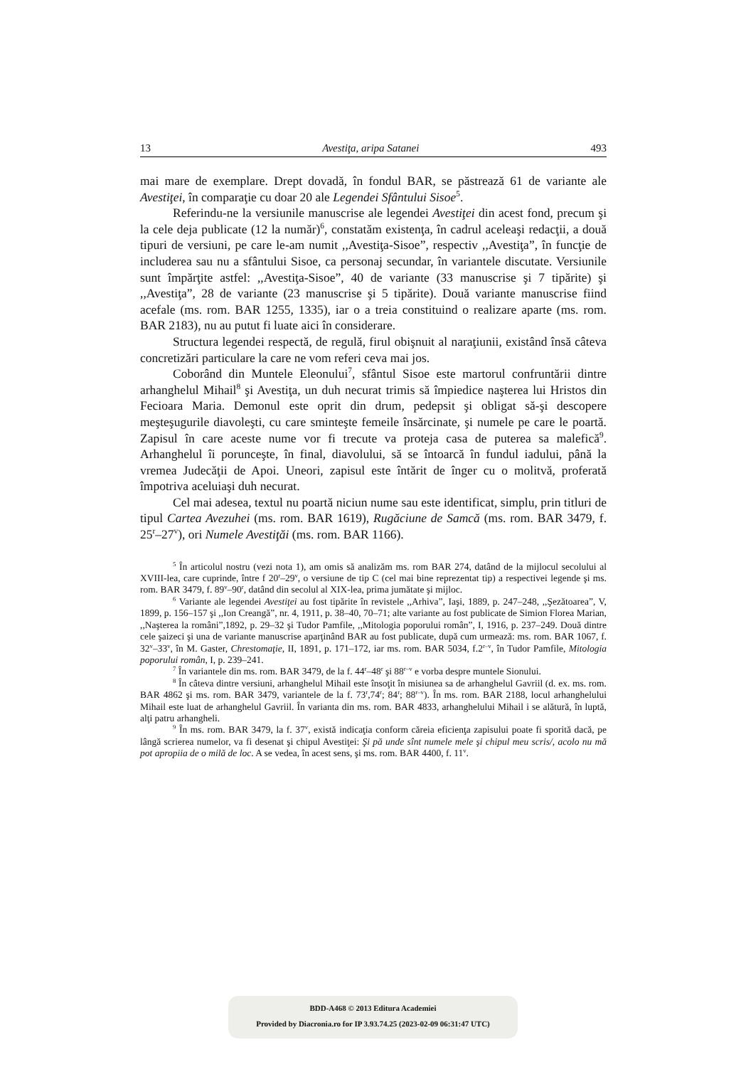13 Avestiţa, aripa Satanei 493
mai mare de exemplare. Drept dovadă, în fondul BAR, se păstrează 61 de variante ale Avestiţei, în comparaţie cu doar 20 ale Legendei Sfântului Sisoe<sup>5</sup>.
Referindu-ne la versiunile manuscrise ale legendei Avestiţei din acest fond, precum şi la cele deja publicate (12 la număr)<sup>6</sup>, constatăm existenţa, în cadrul aceleaşi redacţii, a două tipuri de versiuni, pe care le-am numit ,,Avestiţa-Sisoe”, respectiv ,,Avestiţa”, în funcţie de includerea sau nu a sfântului Sisoe, ca personaj secundar, în variantele discutate. Versiunile sunt împărţite astfel: ,,Avestiţa-Sisoe”, 40 de variante (33 manuscrise şi 7 tipărite) şi ,,Avestiţa”, 28 de variante (23 manuscrise şi 5 tipărite). Două variante manuscrise fiind acefale (ms. rom. BAR 1255, 1335), iar o a treia constituind o realizare aparte (ms. rom. BAR 2183), nu au putut fi luate aici în considerare.
Structura legendei respectă, de regulă, firul obişnuit al naraţiunii, existând însă câteva concretizări particulare la care ne vom referi ceva mai jos.
Coborând din Muntele Eleonului<sup>7</sup>, sfântul Sisoe este martorul confruntării dintre arhanghelul Mihail<sup>8</sup> şi Avestiţa, un duh necurat trimis să împiedice naşterea lui Hristos din Fecioara Maria. Demonul este oprit din drum, pedepsit şi obligat să-şi descopere meşteşugurile diavoleşti, cu care sminteşte femeile însărcinate, şi numele pe care le poartă. Zapisul în care aceste nume vor fi trecute va proteja casa de puterea sa malefică<sup>9</sup>. Arhanghelul îi porunceşte, în final, diavolului, să se întoarcă în fundul iadului, până la vremea Judecăţii de Apoi. Uneori, zapisul este întărit de înger cu o molitvă, proferată împotriva aceluiaşi duh necurat.
Cel mai adesea, textul nu poartă niciun nume sau este identificat, simplu, prin titluri de tipul Cartea Avezuhei (ms. rom. BAR 1619), Rugăciune de Samcă (ms. rom. BAR 3479, f. 25<sup>r</sup>–27<sup>v</sup>), ori Numele Avestiţăi (ms. rom. BAR 1166).
<sup>5</sup> În articolul nostru (vezi nota 1), am omis să analizăm ms. rom BAR 274, datând de la mijlocul secolului al XVIII-lea, care cuprinde, între f 20<sup>r</sup>–29<sup>v</sup>, o versiune de tip C (cel mai bine reprezentat tip) a respectivei legende şi ms. rom. BAR 3479, f. 89<sup>v</sup>–90<sup>r</sup>, datând din secolul al XIX-lea, prima jumătate şi mijloc.
<sup>6</sup> Variante ale legendei Avestiţei au fost tipărite în revistele ,,Arhiva”, Iaşi, 1889, p. 247–248, ,,Şezătoarea”, V, 1899, p. 156–157 şi ,,Ion Creangă”, nr. 4, 1911, p. 38–40, 70–71; alte variante au fost publicate de Simion Florea Marian, ,,Naşterea la români”,1892, p. 29–32 şi Tudor Pamfile, ,,Mitologia poporului român”, I, 1916, p. 237–249. Două dintre cele şaizeci şi una de variante manuscrise aparţinând BAR au fost publicate, după cum urmează: ms. rom. BAR 1067, f. 32<sup>v</sup>–33<sup>v</sup>, în M. Gaster, Chrestomaţie, II, 1891, p. 171–172, iar ms. rom. BAR 5034, f.2<sup>r–v</sup>, în Tudor Pamfile, Mitologia poporului român, I, p. 239–241.
<sup>7</sup> În variantele din ms. rom. BAR 3479, de la f. 44<sup>r</sup>–48<sup>r</sup> şi 88<sup>r–v</sup> e vorba despre muntele Sionului.
<sup>8</sup> În câteva dintre versiuni, arhanghelul Mihail este însoţit în misiunea sa de arhanghelul Gavriil (d. ex. ms. rom. BAR 4862 şi ms. rom. BAR 3479, variantele de la f. 73<sup>r</sup>,74<sup>r</sup>; 84<sup>r</sup>; 88<sup>r–v</sup>). În ms. rom. BAR 2188, locul arhanghelului Mihail este luat de arhanghelul Gavriil. În varianta din ms. rom. BAR 4833, arhanghelului Mihail i se alătură, în luptă, alţi patru arhangheli.
<sup>9</sup> În ms. rom. BAR 3479, la f. 37<sup>v</sup>, există indicaţia conform căreia eficienţa zapisului poate fi sporită dacă, pe lângă scrierea numelor, va fi desenat şi chipul Avestiţei: Şi pă unde sînt numele mele şi chipul meu scris/, acolo nu mă pot apropiia de o milă de loc. A se vedea, în acest sens, şi ms. rom. BAR 4400, f. 11<sup>v</sup>.
BDD-A468 © 2013 Editura Academiei
Provided by Diacronia.ro for IP 3.93.74.25 (2023-02-09 06:31:47 UTC)